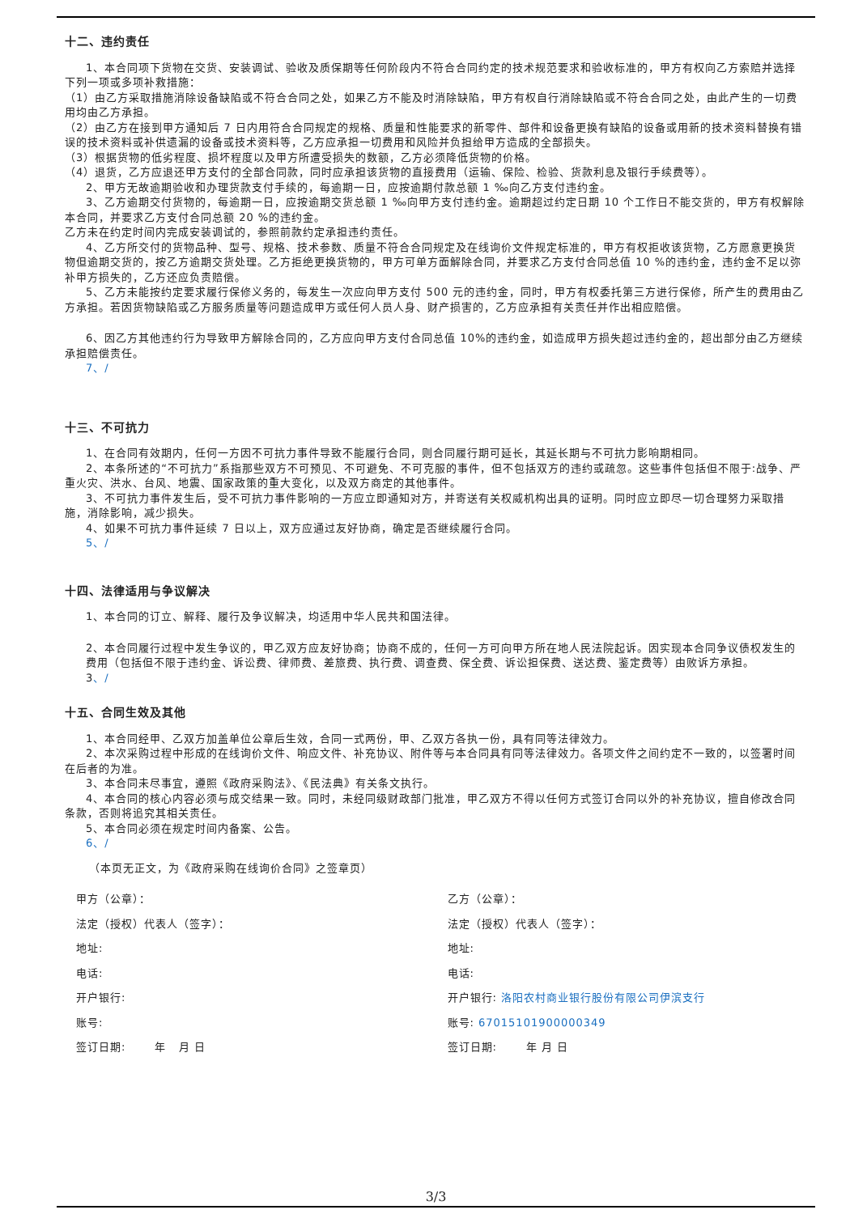十二、违约责任
1、本合同项下货物在交货、安装调试、验收及质保期等任何阶段内不符合合同约定的技术规范要求和验收标准的，甲方有权向乙方索赔并选择下列一项或多项补救措施：
（1）由乙方采取措施消除设备缺陷或不符合合同之处，如果乙方不能及时消除缺陷，甲方有权自行消除缺陷或不符合合同之处，由此产生的一切费用均由乙方承担。
（2）由乙方在接到甲方通知后 7 日内用符合合同规定的规格、质量和性能要求的新零件、部件和设备更换有缺陷的设备或用新的技术资料替换有错误的技术资料或补供遗漏的设备或技术资料等，乙方应承担一切费用和风险并负担给甲方造成的全部损失。
（3）根据货物的低劣程度、损坏程度以及甲方所遭受损失的数额，乙方必须降低货物的价格。
（4）退货，乙方应退还甲方支付的全部合同款，同时应承担该货物的直接费用（运输、保险、检验、货款利息及银行手续费等）。
2、甲方无故逾期验收和办理货款支付手续的，每逾期一日，应按逾期付款总额 1 ‰向乙方支付违约金。
3、乙方逾期交付货物的，每逾期一日，应按逾期交货总额 1 ‰向甲方支付违约金。逾期超过约定日期 10 个工作日不能交货的，甲方有权解除本合同，并要求乙方支付合同总额 20 %的违约金。
乙方未在约定时间内完成安装调试的，参照前款约定承担违约责任。
4、乙方所交付的货物品种、型号、规格、技术参数、质量不符合合同规定及在线询价文件规定标准的，甲方有权拒收该货物，乙方愿意更换货物但逾期交货的，按乙方逾期交货处理。乙方拒绝更换货物的，甲方可单方面解除合同，并要求乙方支付合同总值 10 %的违约金，违约金不足以弥补甲方损失的，乙方还应负责赔偿。
5、乙方未能按约定要求履行保修义务的，每发生一次应向甲方支付 500 元的违约金，同时，甲方有权委托第三方进行保修，所产生的费用由乙方承担。若因货物缺陷或乙方服务质量等问题造成甲方或任何人员人身、财产损害的，乙方应承担有关责任并作出相应赔偿。
6、因乙方其他违约行为导致甲方解除合同的，乙方应向甲方支付合同总值 10%的违约金，如造成甲方损失超过违约金的，超出部分由乙方继续承担赔偿责任。
7、/
十三、不可抗力
1、在合同有效期内，任何一方因不可抗力事件导致不能履行合同，则合同履行期可延长，其延长期与不可抗力影响期相同。
2、本条所述的“不可抗力”系指那些双方不可预见、不可避免、不可克服的事件，但不包括双方的违约或疏忽。这些事件包括但不限于:战争、严重火灾、洪水、台风、地震、国家政策的重大变化，以及双方商定的其他事件。
3、不可抗力事件发生后，受不可抗力事件影响的一方应立即通知对方，并寄送有关权威机构出具的证明。同时应立即尽一切合理努力采取措施，消除影响，减少损失。
4、如果不可抗力事件延续 7 日以上，双方应通过友好协商，确定是否继续履行合同。
5、/
十四、法律适用与争议解决
1、本合同的订立、解释、履行及争议解决，均适用中华人民共和国法律。
2、本合同履行过程中发生争议的，甲乙双方应友好协商；协商不成的，任何一方可向甲方所在地人民法院起诉。因实现本合同争议债权发生的费用（包括但不限于违约金、诉讼费、律师费、差旅费、执行费、调查费、保全费、诉讼担保费、送达费、鉴定费等）由败诉方承担。
3、/
十五、合同生效及其他
1、本合同经甲、乙双方加盖单位公章后生效，合同一式两份，甲、乙双方各执一份，具有同等法律效力。
2、本次采购过程中形成的在线询价文件、响应文件、补充协议、附件等与本合同具有同等法律效力。各项文件之间约定不一致的，以签署时间在后者的为准。
3、本合同未尽事宜，遵照《政府采购法》、《民法典》有关条文执行。
4、本合同的核心内容必须与成交结果一致。同时，未经同级财政部门批准，甲乙双方不得以任何方式签订合同以外的补充协议，擅自修改合同条款，否则将追究其相关责任。
5、本合同必须在规定时间内备案、公告。
6、/
（本页无正文，为《政府采购在线询价合同》之签章页）
| 甲方（公章）： | 乙方（公章）： |
| 法定（授权）代表人（签字）： | 法定（授权）代表人（签字）： |
| 地址: | 地址: |
| 电话: | 电话: |
| 开户银行: | 开户银行: 洛阳农村商业银行股份有限公司伊滨支行 |
| 账号: | 账号: 67015101900000349 |
| 签订日期: 年 月 日 | 签订日期: 年 月 日 |
3/3